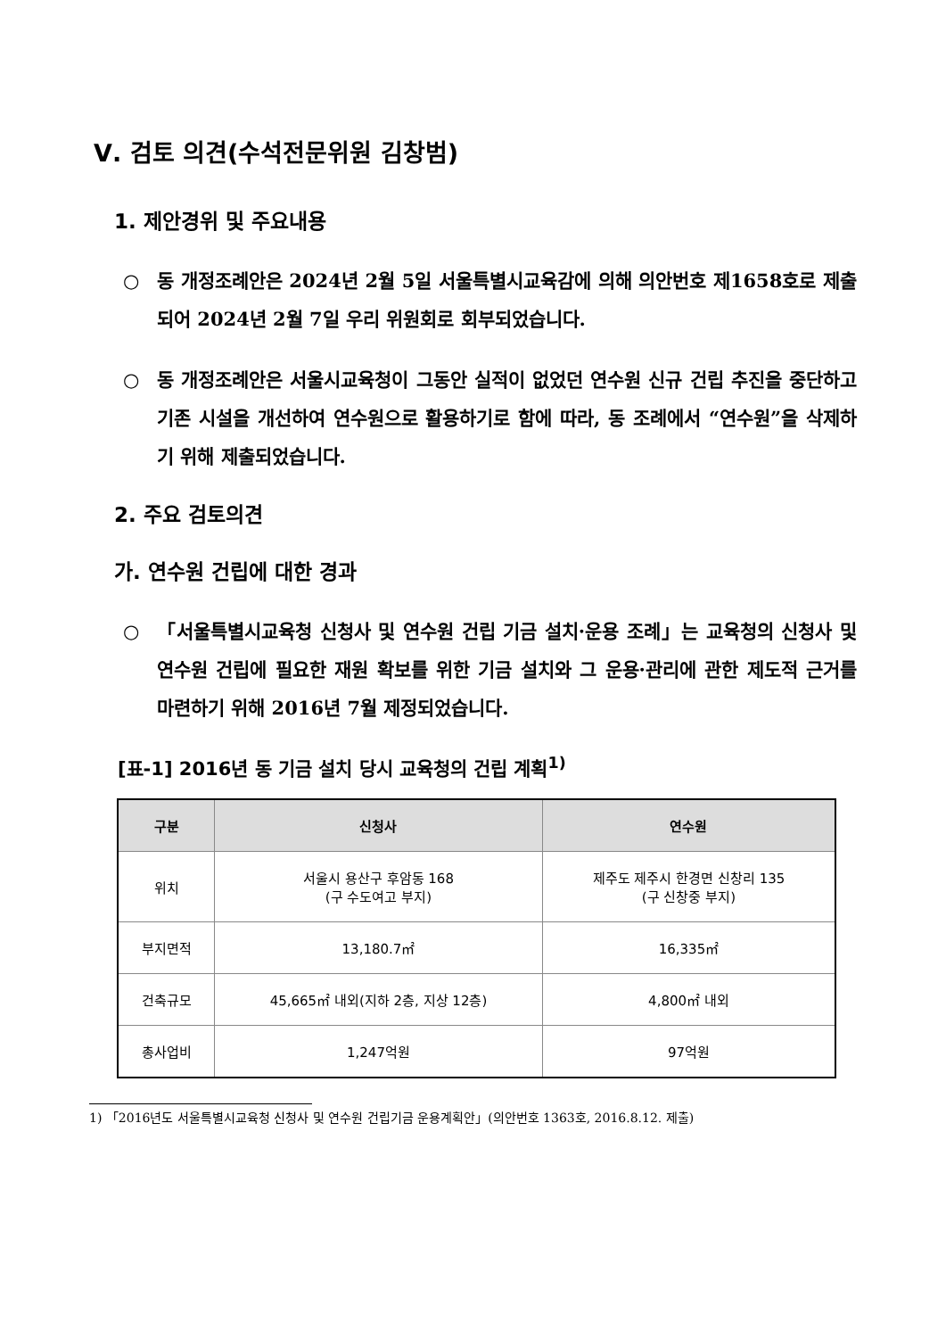Ⅴ. 검토 의견(수석전문위원 김창범)
1. 제안경위 및 주요내용
○ 동 개정조례안은 2024년 2월 5일 서울특별시교육감에 의해 의안번호 제1658호로 제출되어 2024년 2월 7일 우리 위원회로 회부되었습니다.
○ 동 개정조례안은 서울시교육청이 그동안 실적이 없었던 연수원 신규 건립 추진을 중단하고 기존 시설을 개선하여 연수원으로 활용하기로 함에 따라, 동 조례에서 “연수원”을 삭제하기 위해 제출되었습니다.
2. 주요 검토의견
가. 연수원 건립에 대한 경과
○ 「서울특별시교육청 신청사 및 연수원 건립 기금 설치·운용 조례」는 교육청의 신청사 및 연수원 건립에 필요한 재원 확보를 위한 기금 설치와 그 운용·관리에 관한 제도적 근거를 마련하기 위해 2016년 7월 제정되었습니다.
[표-1] 2016년 동 기금 설치 당시 교육청의 건립 계획<sup>1)</sup>
| 구분 | 신청사 | 연수원 |
| --- | --- | --- |
| 위치 | 서울시 용산구 후암동 168 (구 수도여고 부지) | 제주도 제주시 한경면 신창리 135 (구 신창중 부지) |
| 부지면적 | 13,180.7㎡ | 16,335㎡ |
| 건축규모 | 45,665㎡ 내외(지하 2층, 지상 12층) | 4,800㎡ 내외 |
| 총사업비 | 1,247억원 | 97억원 |
1) 「2016년도 서울특별시교육청 신청사 및 연수원 건립기금 운용계획안」(의안번호 1363호, 2016.8.12. 제출)